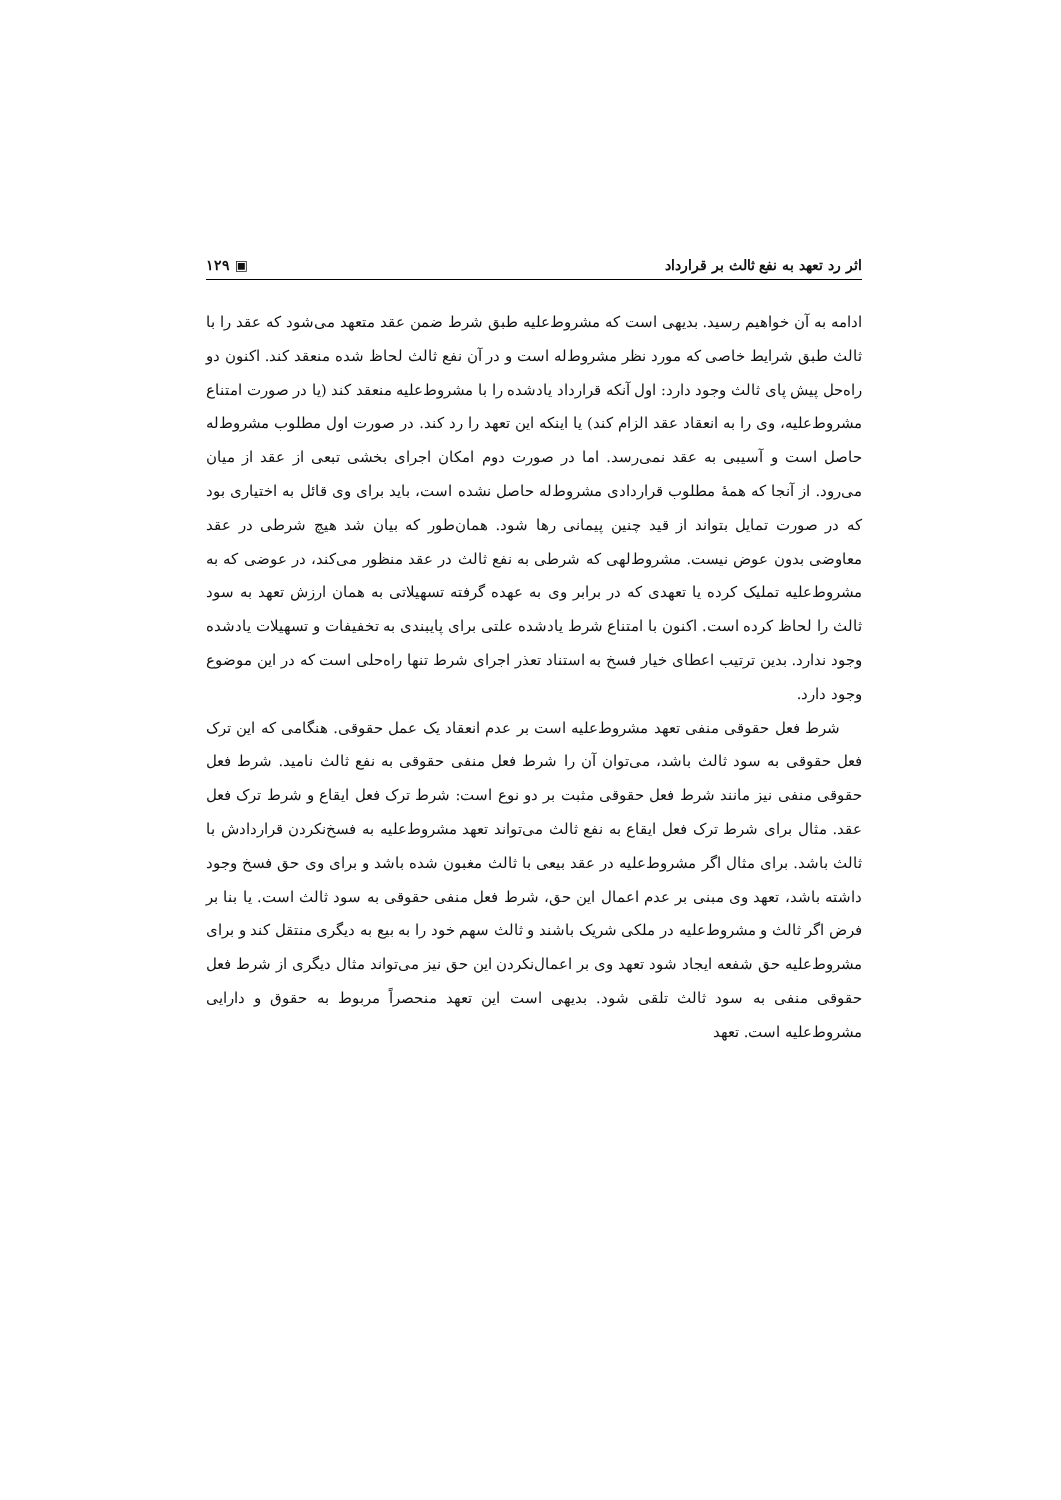اثر رد تعهد به نفع ثالث بر قرارداد ▣ ۱۲۹
ادامه به آن خواهیم رسید. بدیهی است که مشروط‌علیه طبق شرط ضمن عقد متعهد می‌شود که عقد را با ثالث طبق شرایط خاصی که مورد نظر مشروط‌له است و در آن نفع ثالث لحاظ شده منعقد کند. اکنون دو راه‌حل پیش پای ثالث وجود دارد: اول آنکه قرارداد یادشده را با مشروط‌علیه منعقد کند (یا در صورت امتناع مشروط‌علیه، وی را به انعقاد عقد الزام کند) یا اینکه این تعهد را رد کند. در صورت اول مطلوب مشروط‌له حاصل است و آسیبی به عقد نمی‌رسد. اما در صورت دوم امکان اجرای بخشی تبعی از عقد از میان می‌رود. از آنجا که همهٔ مطلوب قراردادی مشروط‌له حاصل نشده است، باید برای وی قائل به اختیاری بود که در صورت تمایل بتواند از قید چنین پیمانی رها شود. همان‌طور که بیان شد هیچ شرطی در عقد معاوضی بدون عوض نیست. مشروط‌لهی که شرطی به نفع ثالث در عقد منظور می‌کند، در عوضی که به مشروط‌علیه تملیک کرده یا تعهدی که در برابر وی به عهده گرفته تسهیلاتی به همان ارزش تعهد به سود ثالث را لحاظ کرده است. اکنون با امتناع شرط یادشده علتی برای پایبندی به تخفیفات و تسهیلات یادشده وجود ندارد. بدین ترتیب اعطای خیار فسخ به استناد تعذر اجرای شرط تنها راه‌حلی است که در این موضوع وجود دارد.
شرط فعل حقوقی منفی تعهد مشروط‌علیه است بر عدم انعقاد یک عمل حقوقی. هنگامی که این ترک فعل حقوقی به سود ثالث باشد، می‌توان آن را شرط فعل منفی حقوقی به نفع ثالث نامید. شرط فعل حقوقی منفی نیز مانند شرط فعل حقوقی مثبت بر دو نوع است: شرط ترک فعل ایقاع و شرط ترک فعل عقد. مثال برای شرط ترک فعل ایقاع به نفع ثالث می‌تواند تعهد مشروط‌علیه به فسخ‌نکردن قراردادش با ثالث باشد. برای مثال اگر مشروط‌علیه در عقد بیعی با ثالث مغبون شده باشد و برای وی حق فسخ وجود داشته باشد، تعهد وی مبنی بر عدم اعمال این حق، شرط فعل منفی حقوقی به سود ثالث است. یا بنا بر فرض اگر ثالث و مشروط‌علیه در ملکی شریک باشند و ثالث سهم خود را به بیع به دیگری منتقل کند و برای مشروط‌علیه حق شفعه ایجاد شود تعهد وی بر اعمال‌نکردن این حق نیز می‌تواند مثال دیگری از شرط فعل حقوقی منفی به سود ثالث تلقی شود. بدیهی است این تعهد منحصراً مربوط به حقوق و دارایی مشروط‌علیه است. تعهد